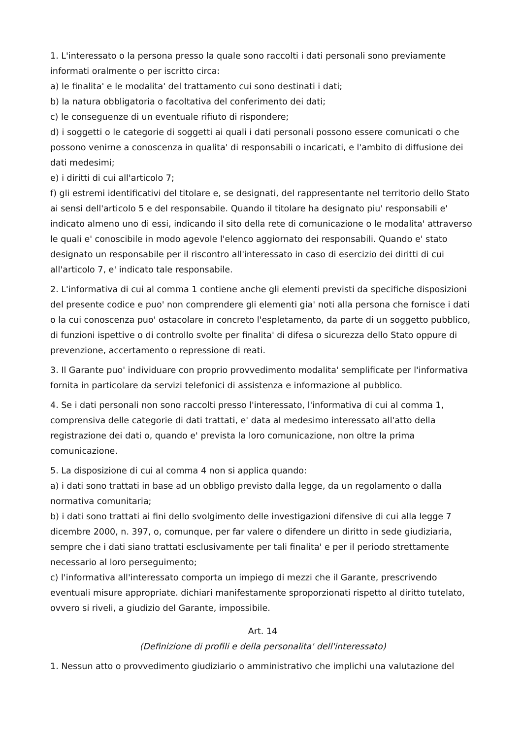1. L'interessato o la persona presso la quale sono raccolti i dati personali sono previamente informati oralmente o per iscritto circa:
a) le finalita' e le modalita' del trattamento cui sono destinati i dati;
b) la natura obbligatoria o facoltativa del conferimento dei dati;
c) le conseguenze di un eventuale rifiuto di rispondere;
d) i soggetti o le categorie di soggetti ai quali i dati personali possono essere comunicati o che possono venirne a conoscenza in qualita' di responsabili o incaricati, e l'ambito di diffusione dei dati medesimi;
e) i diritti di cui all'articolo 7;
f) gli estremi identificativi del titolare e, se designati, del rappresentante nel territorio dello Stato ai sensi dell'articolo 5 e del responsabile. Quando il titolare ha designato piu' responsabili e' indicato almeno uno di essi, indicando il sito della rete di comunicazione o le modalita' attraverso le quali e' conoscibile in modo agevole l'elenco aggiornato dei responsabili. Quando e' stato designato un responsabile per il riscontro all'interessato in caso di esercizio dei diritti di cui all'articolo 7, e' indicato tale responsabile.
2. L'informativa di cui al comma 1 contiene anche gli elementi previsti da specifiche disposizioni del presente codice e puo' non comprendere gli elementi gia' noti alla persona che fornisce i dati o la cui conoscenza puo' ostacolare in concreto l'espletamento, da parte di un soggetto pubblico, di funzioni ispettive o di controllo svolte per finalita' di difesa o sicurezza dello Stato oppure di prevenzione, accertamento o repressione di reati.
3. Il Garante puo' individuare con proprio provvedimento modalita' semplificate per l'informativa fornita in particolare da servizi telefonici di assistenza e informazione al pubblico.
4. Se i dati personali non sono raccolti presso l'interessato, l'informativa di cui al comma 1, comprensiva delle categorie di dati trattati, e' data al medesimo interessato all'atto della registrazione dei dati o, quando e' prevista la loro comunicazione, non oltre la prima comunicazione.
5. La disposizione di cui al comma 4 non si applica quando:
a) i dati sono trattati in base ad un obbligo previsto dalla legge, da un regolamento o dalla normativa comunitaria;
b) i dati sono trattati ai fini dello svolgimento delle investigazioni difensive di cui alla legge 7 dicembre 2000, n. 397, o, comunque, per far valere o difendere un diritto in sede giudiziaria, sempre che i dati siano trattati esclusivamente per tali finalita' e per il periodo strettamente necessario al loro perseguimento;
c) l'informativa all'interessato comporta un impiego di mezzi che il Garante, prescrivendo eventuali misure appropriate. dichiari manifestamente sproporzionati rispetto al diritto tutelato, ovvero si riveli, a giudizio del Garante, impossibile.
Art. 14
(Definizione di profili e della personalita' dell'interessato)
1. Nessun atto o provvedimento giudiziario o amministrativo che implichi una valutazione del